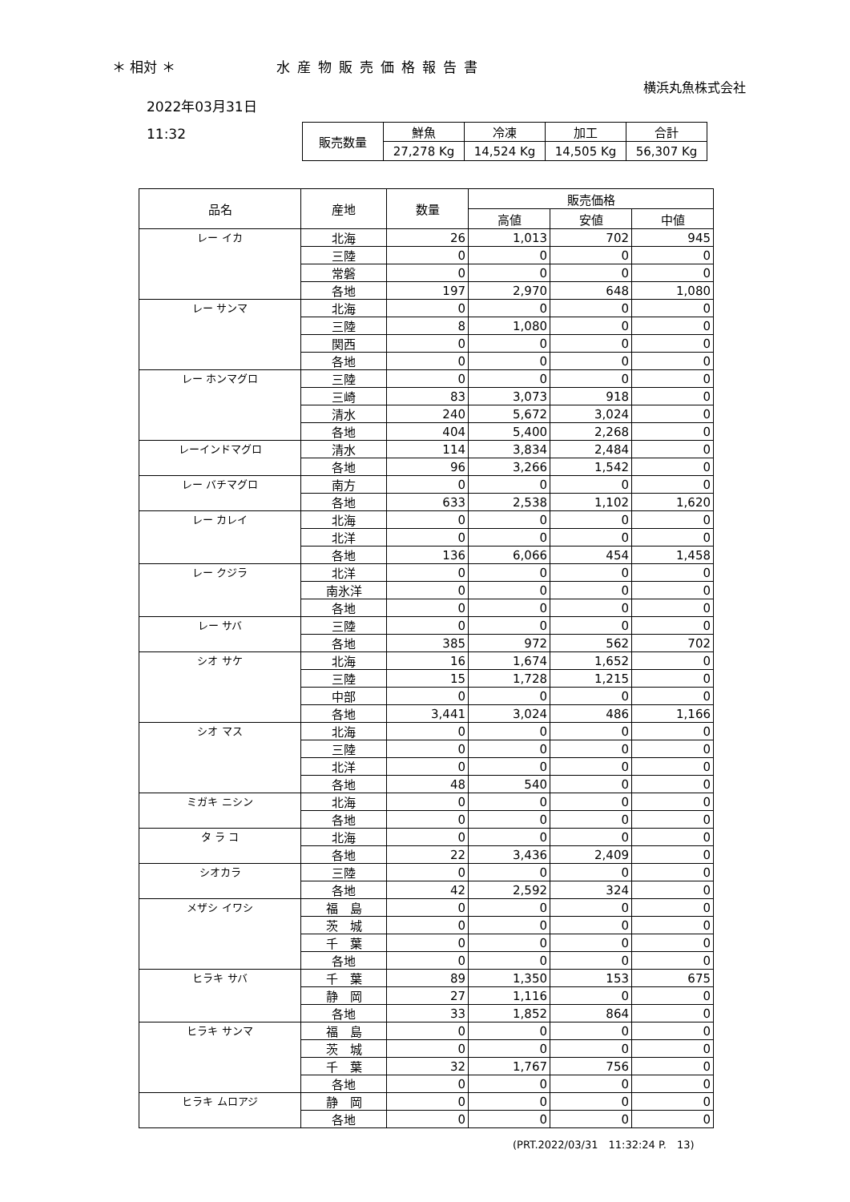＊ 相対 ＊ 水産物販売価格報告書
横浜丸魚株式会社
2022年03月31日
11:32
| 販売数量 | 鮮魚 | 冷凍 | 加工 | 合計 |
| | 27,278 Kg | 14,524 Kg | 14,505 Kg | 56,307 Kg |
| 品名 | 産地 | 数量 | 販売価格 | | |
| --- | --- | --- | --- | --- | --- |
| | | | 高値 | 安値 | 中値 |
| レー イカ | 北海 | 26 | 1,013 | 702 | 945 |
| | 三陸 | 0 | 0 | 0 | 0 |
| | 常磐 | 0 | 0 | 0 | 0 |
| | 各地 | 197 | 2,970 | 648 | 1,080 |
| レー サンマ | 北海 | 0 | 0 | 0 | 0 |
| | 三陸 | 8 | 1,080 | 0 | 0 |
| | 関西 | 0 | 0 | 0 | 0 |
| | 各地 | 0 | 0 | 0 | 0 |
| レー ホンマグロ | 三陸 | 0 | 0 | 0 | 0 |
| | 三崎 | 83 | 3,073 | 918 | 0 |
| | 清水 | 240 | 5,672 | 3,024 | 0 |
| | 各地 | 404 | 5,400 | 2,268 | 0 |
| レーインドマグロ | 清水 | 114 | 3,834 | 2,484 | 0 |
| | 各地 | 96 | 3,266 | 1,542 | 0 |
| レー バチマグロ | 南方 | 0 | 0 | 0 | 0 |
| | 各地 | 633 | 2,538 | 1,102 | 1,620 |
| レー カレイ | 北海 | 0 | 0 | 0 | 0 |
| | 北洋 | 0 | 0 | 0 | 0 |
| | 各地 | 136 | 6,066 | 454 | 1,458 |
| レー クジラ | 北洋 | 0 | 0 | 0 | 0 |
| | 南氷洋 | 0 | 0 | 0 | 0 |
| | 各地 | 0 | 0 | 0 | 0 |
| レー サバ | 三陸 | 0 | 0 | 0 | 0 |
| | 各地 | 385 | 972 | 562 | 702 |
| シオ サケ | 北海 | 16 | 1,674 | 1,652 | 0 |
| | 三陸 | 15 | 1,728 | 1,215 | 0 |
| | 中部 | 0 | 0 | 0 | 0 |
| | 各地 | 3,441 | 3,024 | 486 | 1,166 |
| シオ マス | 北海 | 0 | 0 | 0 | 0 |
| | 三陸 | 0 | 0 | 0 | 0 |
| | 北洋 | 0 | 0 | 0 | 0 |
| | 各地 | 48 | 540 | 0 | 0 |
| ミガキ ニシン | 北海 | 0 | 0 | 0 | 0 |
| | 各地 | 0 | 0 | 0 | 0 |
| タ ラ コ | 北海 | 0 | 0 | 0 | 0 |
| | 各地 | 22 | 3,436 | 2,409 | 0 |
| シオカラ | 三陸 | 0 | 0 | 0 | 0 |
| | 各地 | 42 | 2,592 | 324 | 0 |
| メザシ イワシ | 福 島 | 0 | 0 | 0 | 0 |
| | 茨 城 | 0 | 0 | 0 | 0 |
| | 千 葉 | 0 | 0 | 0 | 0 |
| | 各地 | 0 | 0 | 0 | 0 |
| ヒラキ サバ | 千 葉 | 89 | 1,350 | 153 | 675 |
| | 静 岡 | 27 | 1,116 | 0 | 0 |
| | 各地 | 33 | 1,852 | 864 | 0 |
| ヒラキ サンマ | 福 島 | 0 | 0 | 0 | 0 |
| | 茨 城 | 0 | 0 | 0 | 0 |
| | 千 葉 | 32 | 1,767 | 756 | 0 |
| | 各地 | 0 | 0 | 0 | 0 |
| ヒラキ ムロアジ | 静 岡 | 0 | 0 | 0 | 0 |
| | 各地 | 0 | 0 | 0 | 0 |
(PRT.2022/03/31　11:32:24 P.　13)